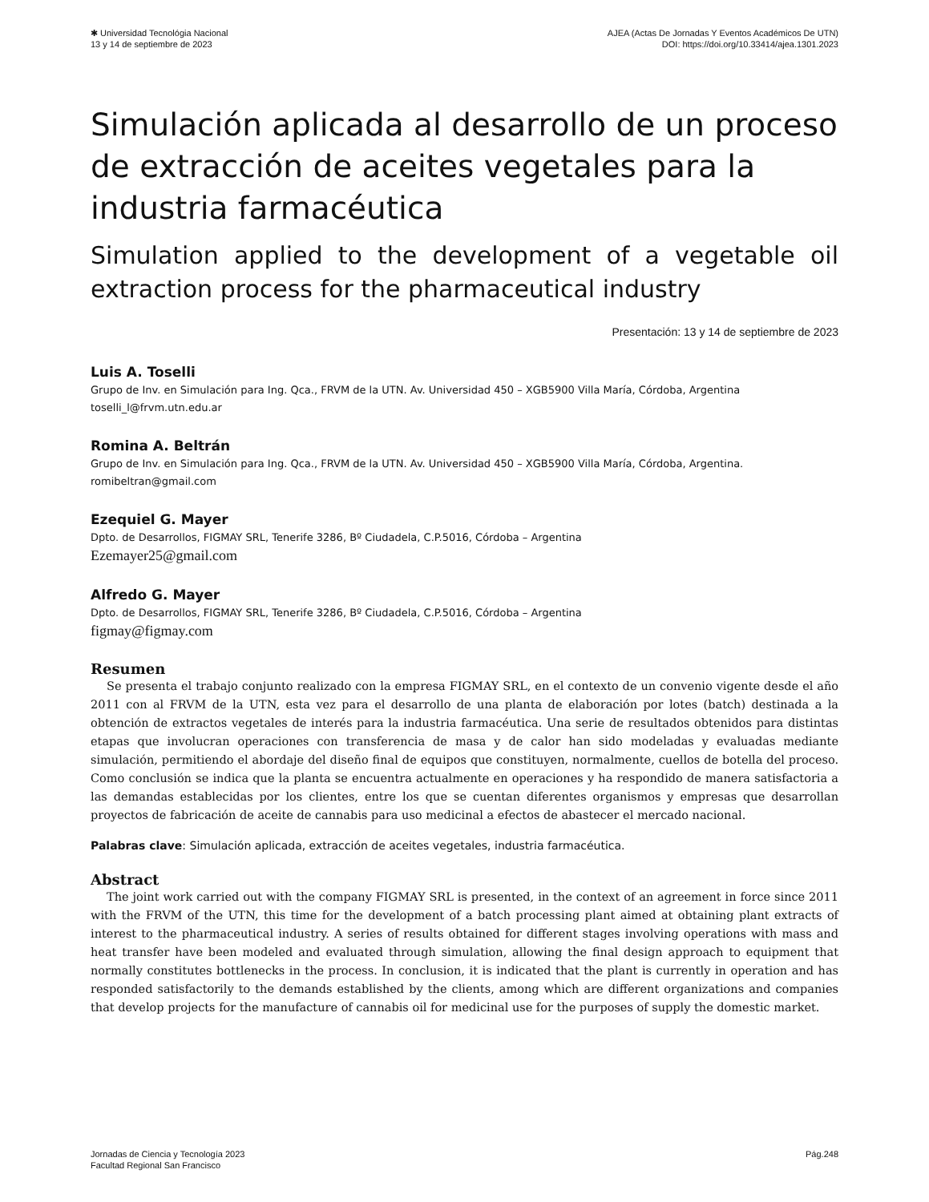✱ Universidad Tecnológia Nacional
13 y 14 de septiembre de 2023
AJEA (Actas De Jornadas Y Eventos Académicos De UTN)
DOI: https://doi.org/10.33414/ajea.1301.2023
Simulación aplicada al desarrollo de un proceso de extracción de aceites vegetales para la industria farmacéutica
Simulation applied to the development of a vegetable oil extraction process for the pharmaceutical industry
Presentación: 13 y 14 de septiembre de 2023
Luis A. Toselli
Grupo de Inv. en Simulación para Ing. Qca., FRVM de la UTN. Av. Universidad 450 – XGB5900 Villa María, Córdoba, Argentina
toselli_l@frvm.utn.edu.ar
Romina A. Beltrán
Grupo de Inv. en Simulación para Ing. Qca., FRVM de la UTN. Av. Universidad 450 – XGB5900 Villa María, Córdoba, Argentina.
romibeltran@gmail.com
Ezequiel G. Mayer
Dpto. de Desarrollos, FIGMAY SRL, Tenerife 3286, Bº Ciudadela, C.P.5016, Córdoba – Argentina
Ezemayer25@gmail.com
Alfredo G. Mayer
Dpto. de Desarrollos, FIGMAY SRL, Tenerife 3286, Bº Ciudadela, C.P.5016, Córdoba – Argentina
figmay@figmay.com
Resumen
Se presenta el trabajo conjunto realizado con la empresa FIGMAY SRL, en el contexto de un convenio vigente desde el año 2011 con al FRVM de la UTN, esta vez para el desarrollo de una planta de elaboración por lotes (batch) destinada a la obtención de extractos vegetales de interés para la industria farmacéutica. Una serie de resultados obtenidos para distintas etapas que involucran operaciones con transferencia de masa y de calor han sido modeladas y evaluadas mediante simulación, permitiendo el abordaje del diseño final de equipos que constituyen, normalmente, cuellos de botella del proceso. Como conclusión se indica que la planta se encuentra actualmente en operaciones y ha respondido de manera satisfactoria a las demandas establecidas por los clientes, entre los que se cuentan diferentes organismos y empresas que desarrollan proyectos de fabricación de aceite de cannabis para uso medicinal a efectos de abastecer el mercado nacional.
Palabras clave: Simulación aplicada, extracción de aceites vegetales, industria farmacéutica.
Abstract
The joint work carried out with the company FIGMAY SRL is presented, in the context of an agreement in force since 2011 with the FRVM of the UTN, this time for the development of a batch processing plant aimed at obtaining plant extracts of interest to the pharmaceutical industry. A series of results obtained for different stages involving operations with mass and heat transfer have been modeled and evaluated through simulation, allowing the final design approach to equipment that normally constitutes bottlenecks in the process. In conclusion, it is indicated that the plant is currently in operation and has responded satisfactorily to the demands established by the clients, among which are different organizations and companies that develop projects for the manufacture of cannabis oil for medicinal use for the purposes of supply the domestic market.
Jornadas de Ciencia y Tecnología 2023
Facultad Regional San Francisco
Pág.248